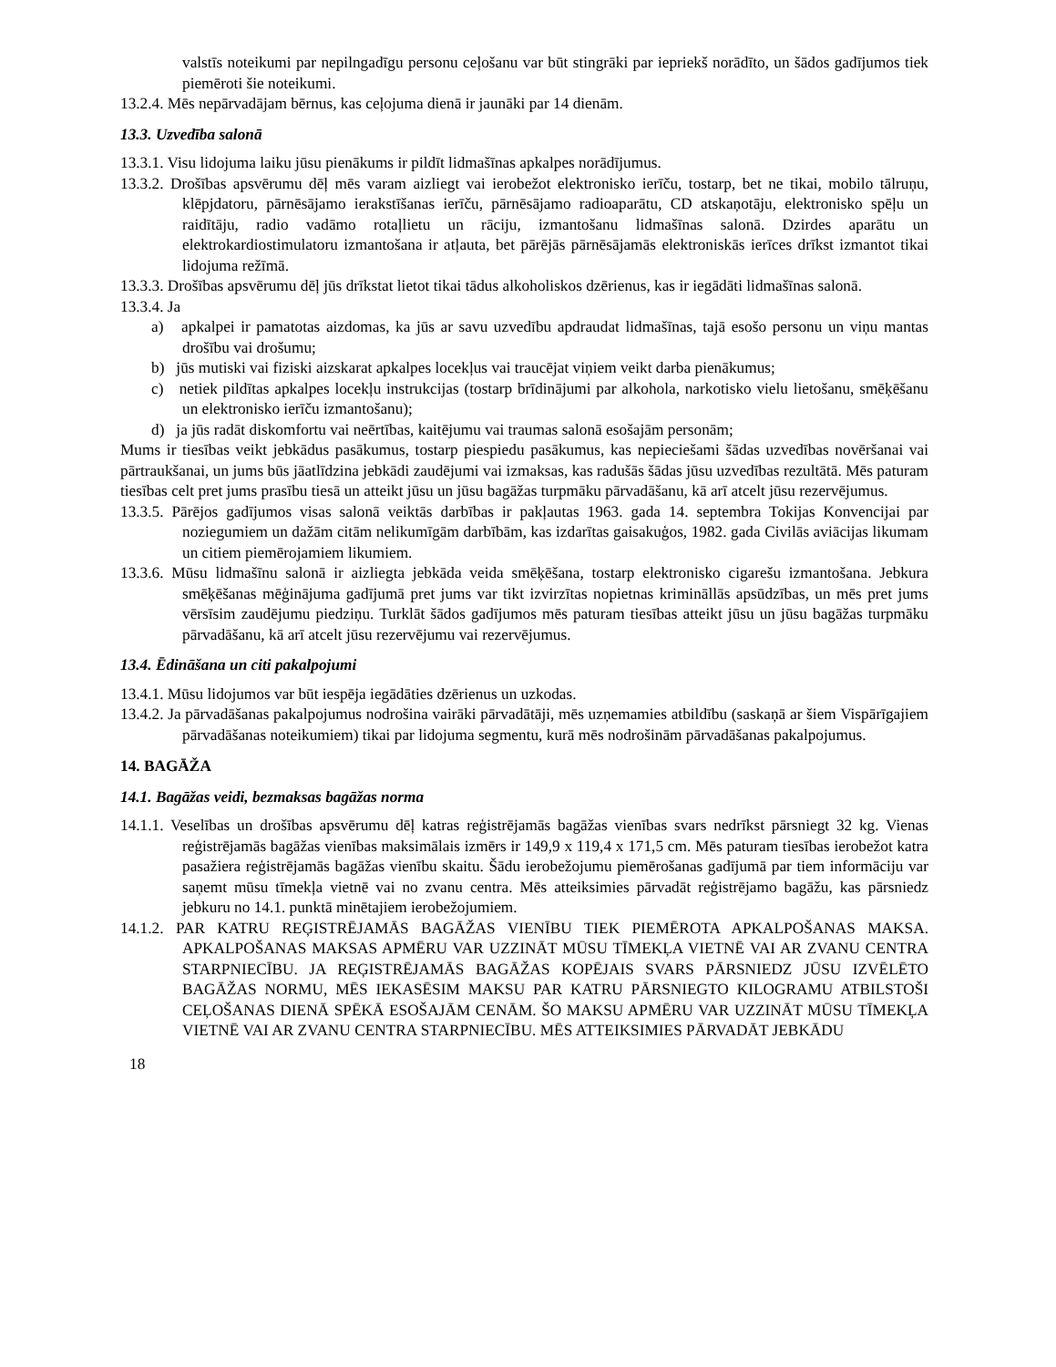valstīs noteikumi par nepilngadīgu personu ceļošanu var būt stingrāki par iepriekš norādīto, un šādos gadījumos tiek piemēroti šie noteikumi.
13.2.4. Mēs nepārvadājam bērnus, kas ceļojuma dienā ir jaunāki par 14 dienām.
13.3. Uzvedība salonā
13.3.1. Visu lidojuma laiku jūsu pienākums ir pildīt lidmašīnas apkalpes norādījumus.
13.3.2. Drošības apsvērumu dēļ mēs varam aizliegt vai ierobežot elektronisko ierīču, tostarp, bet ne tikai, mobilo tālruņu, klēpjdatoru, pārnēsājamo ierakstīšanas ierīču, pārnēsājamo radioaparātu, CD atskaņotāju, elektronisko spēļu un raidītāju, radio vadāmo rotaļlietu un rāciju, izmantošanu lidmašīnas salonā. Dzirdes aparātu un elektrokardiostimulatoru izmantošana ir atļauta, bet pārējās pārnēsājamās elektroniskās ierīces drīkst izmantot tikai lidojuma režīmā.
13.3.3. Drošības apsvērumu dēļ jūs drīkstat lietot tikai tādus alkoholiskos dzērienus, kas ir iegādāti lidmašīnas salonā.
13.3.4. Ja
a) apkalpei ir pamatotas aizdomas, ka jūs ar savu uzvedību apdraudat lidmašīnas, tajā esošo personu un viņu mantas drošību vai drošumu;
b) jūs mutiski vai fiziski aizskarat apkalpes locekļus vai traucējat viņiem veikt darba pienākumus;
c) netiek pildītas apkalpes locekļu instrukcijas (tostarp brīdinājumi par alkohola, narkotisko vielu lietošanu, smēķēšanu un elektronisko ierīču izmantošanu);
d) ja jūs radāt diskomfortu vai neērtības, kaitējumu vai traumas salonā esošajām personām;
Mums ir tiesības veikt jebkādus pasākumus, tostarp piespiedu pasākumus, kas nepieciešami šādas uzvedības novēršanai vai pārtraukšanai, un jums būs jāatlīdzina jebkādi zaudējumi vai izmaksas, kas radušās šādas jūsu uzvedības rezultātā. Mēs paturam tiesības celt pret jums prasību tiesā un atteikt jūsu un jūsu bagāžas turpmāku pārvadāšanu, kā arī atcelt jūsu rezervējumus.
13.3.5. Pārējos gadījumos visas salonā veiktās darbības ir pakļautas 1963. gada 14. septembra Tokijas Konvencijai par noziegumiem un dažām citām nelikumīgām darbībām, kas izdarītas gaisakuģos, 1982. gada Civilās aviācijas likumam un citiem piemērojamiem likumiem.
13.3.6. Mūsu lidmašīnu salonā ir aizliegta jebkāda veida smēķēšana, tostarp elektronisko cigarešu izmantošana. Jebkura smēķēšanas mēģinājuma gadījumā pret jums var tikt izvirzītas nopietnas krimināllās apsūdzības, un mēs pret jums vērsīsim zaudējumu piedziņu. Turklāt šādos gadījumos mēs paturam tiesības atteikt jūsu un jūsu bagāžas turpmāku pārvadāšanu, kā arī atcelt jūsu rezervējumu vai rezervējumus.
13.4. Ēdināšana un citi pakalpojumi
13.4.1. Mūsu lidojumos var būt iespēja iegādāties dzērienus un uzkodas.
13.4.2. Ja pārvadāšanas pakalpojumus nodrošina vairāki pārvadātāji, mēs uzņemamies atbildību (saskaņā ar šiem Vispārīgajiem pārvadāšanas noteikumiem) tikai par lidojuma segmentu, kurā mēs nodrošinām pārvadāšanas pakalpojumus.
14. BAGĀŽA
14.1. Bagāžas veidi, bezmaksas bagāžas norma
14.1.1. Veselības un drošības apsvērumu dēļ katras reģistrējamās bagāžas vienības svars nedrīkst pārsniegt 32 kg. Vienas reģistrējamās bagāžas vienības maksimālais izmērs ir 149,9 x 119,4 x 171,5 cm. Mēs paturam tiesības ierobežot katra pasažiera reģistrējamās bagāžas vienību skaitu. Šādu ierobežojumu piemērošanas gadījumā par tiem informāciju var saņemt mūsu tīmekļa vietnē vai no zvanu centra. Mēs atteiksimies pārvadāt reģistrējamo bagāžu, kas pārsniedz jebkuru no 14.1. punktā minētajiem ierobežojumiem.
14.1.2. PAR KATRU REĢISTRĒJAMĀS BAGĀŽAS VIENĪBU TIEK PIEMĒROTA APKALPOŠANAS MAKSA. APKALPOŠANAS MAKSAS APMĒRU VAR UZZINĀT MŪSU TĪMEKĻA VIETNĒ VAI AR ZVANU CENTRA STARPNIECĪBU. JA REĢISTRĒJAMĀS BAGĀŽAS KOPĒJAIS SVARS PĀRSNIEDZ JŪSU IZVĒLĒTO BAGĀŽAS NORMU, MĒS IEKASĒSIM MAKSU PAR KATRU PĀRSNIEGTO KILOGRAMU ATBILSTOŠI CEĻOŠANAS DIENĀ SPĒKĀ ESOŠAJĀM CENĀM. ŠO MAKSU APMĒRU VAR UZZINĀT MŪSU TĪMEKĻA VIETNĒ VAI AR ZVANU CENTRA STARPNIECĪBU. MĒS ATTEIKSIMIES PĀRVADĀT JEBKĀDU
18